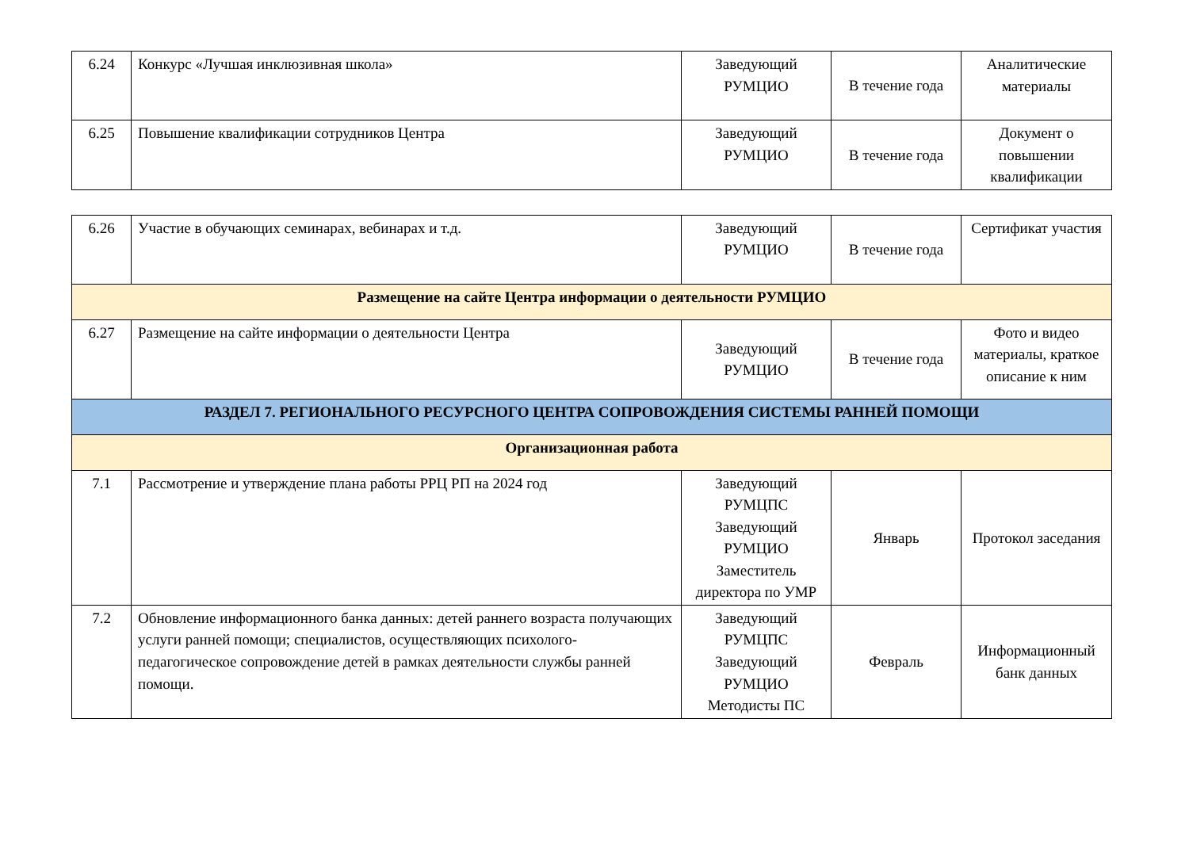| 6.24 | Конкурс «Лучшая инклюзивная школа» | Заведующий РУМЦИО | В течение года | Аналитические материалы |
| 6.25 | Повышение квалификации сотрудников Центра | Заведующий РУМЦИО | В течение года | Документ о повышении квалификации |
| 6.26 | Участие в обучающих семинарах, вебинарах и т.д. | Заведующий РУМЦИО | В течение года | Сертификат участия |
| Размещение на сайте Центра информации о деятельности РУМЦИО | | | | |
| 6.27 | Размещение на сайте информации о деятельности Центра | Заведующий РУМЦИО | В течение года | Фото и видео материалы, краткое описание к ним |
| РАЗДЕЛ 7. РЕГИОНАЛЬНОГО РЕСУРСНОГО ЦЕНТРА СОПРОВОЖДЕНИЯ СИСТЕМЫ РАННЕЙ ПОМОЩИ | | | | |
| Организационная работа | | | | |
| 7.1 | Рассмотрение и утверждение плана работы РРЦ РП на 2024 год | Заведующий РУМЦПС Заведующий РУМЦИО Заместитель директора по УМР | Январь | Протокол заседания |
| 7.2 | Обновление информационного банка данных: детей раннего возраста получающих услуги ранней помощи; специалистов, осуществляющих психолого-педагогическое сопровождение детей в рамках деятельности службы ранней помощи. | Заведующий РУМЦПС Заведующий РУМЦИО Методисты ПС | Февраль | Информационный банк данных |